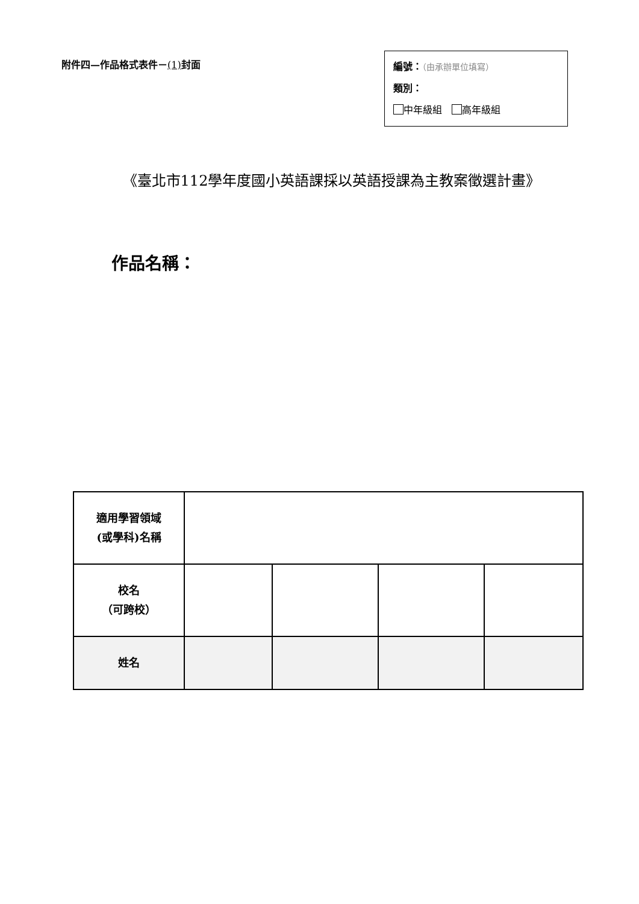附件四—作品格式表件－(1) 封面
編號：（由承辦單位填寫）
類別：
中年級組　 高年級組
《臺北市112學年度國小英語課採以英語授課為主教案徵選計畫》
作品名稱：
| 適用學習領域 (或學科)名稱 | | | | |
| 校名 （可跨校） | | | | |
| 姓名 | | | | |